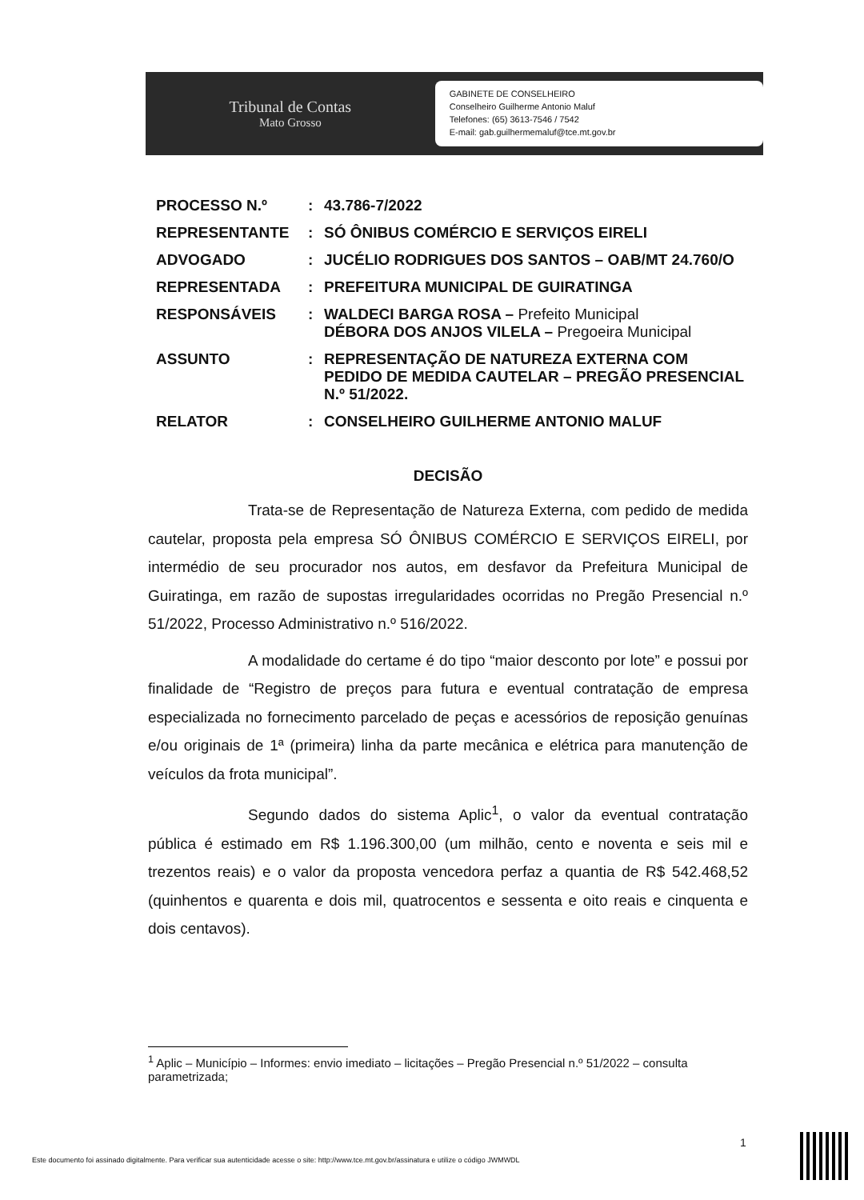Tribunal de Contas
Mato Grosso
GABINETE DE CONSELHEIRO
Conselheiro Guilherme Antonio Maluf
Telefones: (65) 3613-7546 / 7542
E-mail: gab.guilhermemaluf@tce.mt.gov.br
| PROCESSO N.º | : | 43.786-7/2022 |
| REPRESENTANTE | : | SÓ ÔNIBUS COMÉRCIO E SERVIÇOS EIRELI |
| ADVOGADO | : | JUCÉLIO RODRIGUES DOS SANTOS – OAB/MT 24.760/O |
| REPRESENTADA | : | PREFEITURA MUNICIPAL DE GUIRATINGA |
| RESPONSÁVEIS | : | WALDECI BARGA ROSA – Prefeito Municipal DÉBORA DOS ANJOS VILELA – Pregoeira Municipal |
| ASSUNTO | : | REPRESENTAÇÃO DE NATUREZA EXTERNA COM PEDIDO DE MEDIDA CAUTELAR – PREGÃO PRESENCIAL N.º 51/2022. |
| RELATOR | : | CONSELHEIRO GUILHERME ANTONIO MALUF |
DECISÃO
Trata-se de Representação de Natureza Externa, com pedido de medida cautelar, proposta pela empresa SÓ ÔNIBUS COMÉRCIO E SERVIÇOS EIRELI, por intermédio de seu procurador nos autos, em desfavor da Prefeitura Municipal de Guiratinga, em razão de supostas irregularidades ocorridas no Pregão Presencial n.º 51/2022, Processo Administrativo n.º 516/2022.
A modalidade do certame é do tipo “maior desconto por lote” e possui por finalidade de “Registro de preços para futura e eventual contratação de empresa especializada no fornecimento parcelado de peças e acessórios de reposição genuínas e/ou originais de 1ª (primeira) linha da parte mecânica e elétrica para manutenção de veículos da frota municipal”.
Segundo dados do sistema Aplic<sup>1</sup>, o valor da eventual contratação pública é estimado em R$ 1.196.300,00 (um milhão, cento e noventa e seis mil e trezentos reais) e o valor da proposta vencedora perfaz a quantia de R$ 542.468,52 (quinhentos e quarenta e dois mil, quatrocentos e sessenta e oito reais e cinquenta e dois centavos).
<sup>1</sup> Aplic – Município – Informes: envio imediato – licitações – Pregão Presencial n.º 51/2022 – consulta parametrizada;
1
Este documento foi assinado digitalmente. Para verificar sua autenticidade acesse o site: http://www.tce.mt.gov.br/assinatura e utilize o código JWMWDL